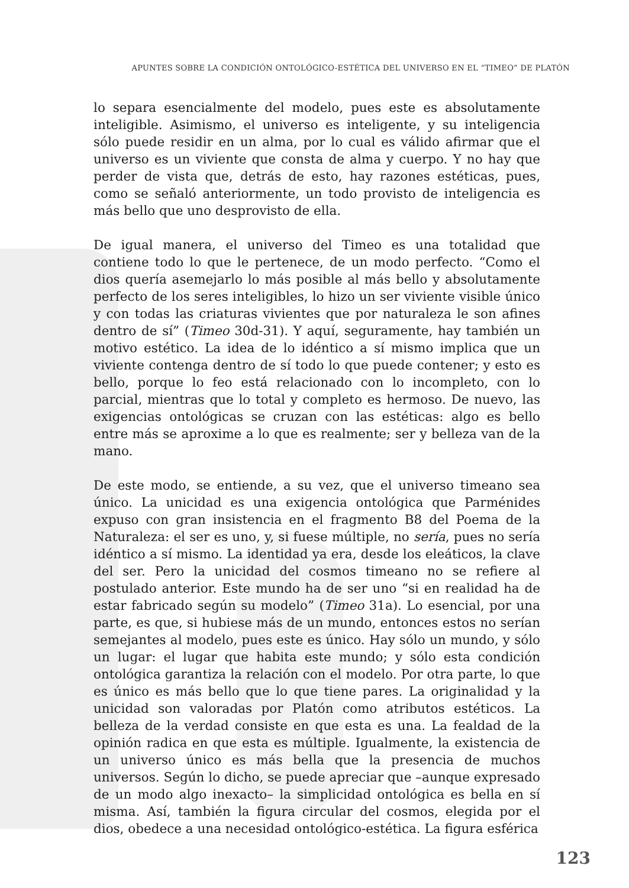APUNTES SOBRE LA CONDICIÓN ONTOLÓGICO-ESTÉTICA DEL UNIVERSO EN EL “TIMEO” DE PLATÓN
lo separa esencialmente del modelo, pues este es absolutamente inteligible. Asimismo, el universo es inteligente, y su inteligencia sólo puede residir en un alma, por lo cual es válido afirmar que el universo es un viviente que consta de alma y cuerpo. Y no hay que perder de vista que, detrás de esto, hay razones estéticas, pues, como se señaló anteriormente, un todo provisto de inteligencia es más bello que uno desprovisto de ella.
De igual manera, el universo del Timeo es una totalidad que contiene todo lo que le pertenece, de un modo perfecto. “Como el dios quería asemejarlo lo más posible al más bello y absolutamente perfecto de los seres inteligibles, lo hizo un ser viviente visible único y con todas las criaturas vivientes que por naturaleza le son afines dentro de sí” (Timeo 30d-31). Y aquí, seguramente, hay también un motivo estético. La idea de lo idéntico a sí mismo implica que un viviente contenga dentro de sí todo lo que puede contener; y esto es bello, porque lo feo está relacionado con lo incompleto, con lo parcial, mientras que lo total y completo es hermoso. De nuevo, las exigencias ontológicas se cruzan con las estéticas: algo es bello entre más se aproxime a lo que es realmente; ser y belleza van de la mano.
De este modo, se entiende, a su vez, que el universo timeano sea único. La unicidad es una exigencia ontológica que Parménides expuso con gran insistencia en el fragmento B8 del Poema de la Naturaleza: el ser es uno, y, si fuese múltiple, no sería, pues no sería idéntico a sí mismo. La identidad ya era, desde los eleáticos, la clave del ser. Pero la unicidad del cosmos timeano no se refiere al postulado anterior. Este mundo ha de ser uno “si en realidad ha de estar fabricado según su modelo” (Timeo 31a). Lo esencial, por una parte, es que, si hubiese más de un mundo, entonces estos no serían semejantes al modelo, pues este es único. Hay sólo un mundo, y sólo un lugar: el lugar que habita este mundo; y sólo esta condición ontológica garantiza la relación con el modelo. Por otra parte, lo que es único es más bello que lo que tiene pares. La originalidad y la unicidad son valoradas por Platón como atributos estéticos. La belleza de la verdad consiste en que esta es una. La fealdad de la opinión radica en que esta es múltiple. Igualmente, la existencia de un universo único es más bella que la presencia de muchos universos. Según lo dicho, se puede apreciar que –aunque expresado de un modo algo inexacto– la simplicidad ontológica es bella en sí misma. Así, también la figura circular del cosmos, elegida por el dios, obedece a una necesidad ontológico-estética. La figura esférica
123